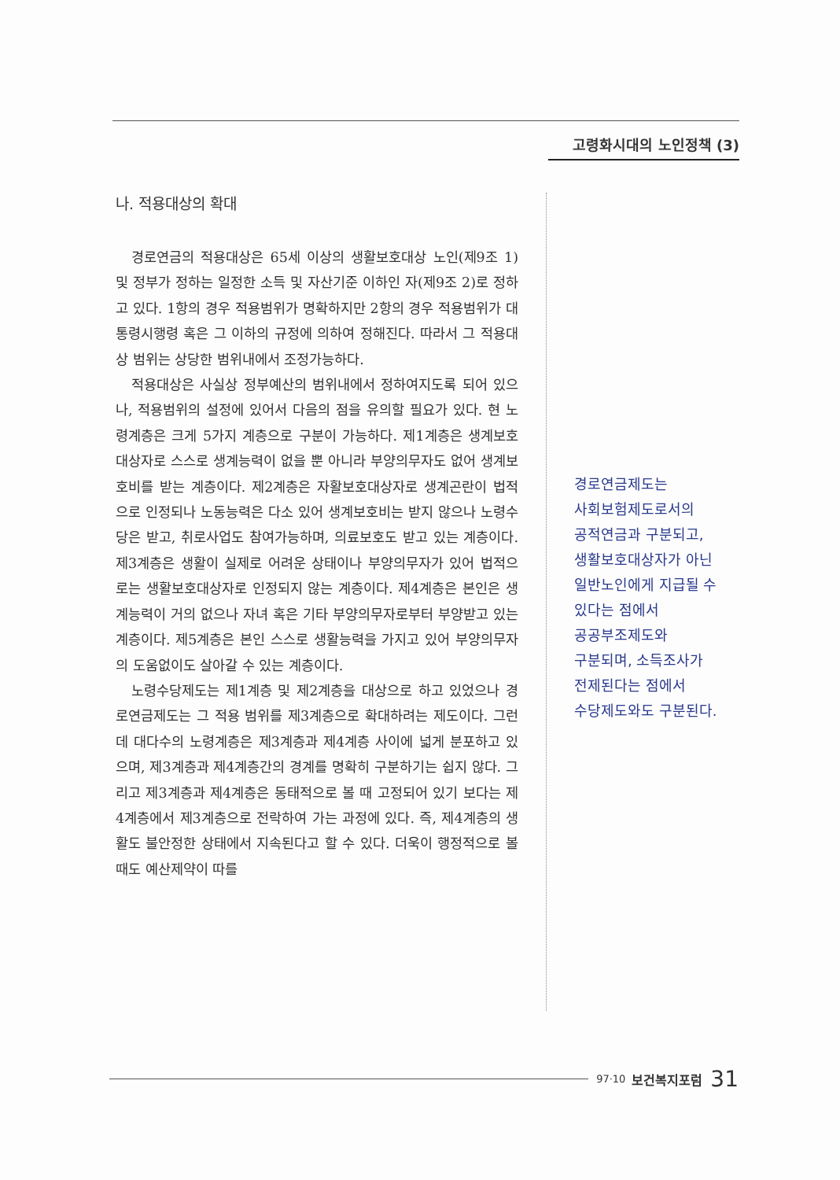고령화시대의 노인정책 (3)
나. 적용대상의 확대
경로연금의 적용대상은 65세 이상의 생활보호대상 노인(제9조 1) 및 정부가 정하는 일정한 소득 및 자산기준 이하인 자(제9조 2)로 정하고 있다. 1항의 경우 적용범위가 명확하지만 2항의 경우 적용범위가 대통령시행령 혹은 그 이하의 규정에 의하여 정해진다. 따라서 그 적용대상 범위는 상당한 범위내에서 조정가능하다.
적용대상은 사실상 정부예산의 범위내에서 정하여지도록 되어 있으나, 적용범위의 설정에 있어서 다음의 점을 유의할 필요가 있다. 현 노령계층은 크게 5가지 계층으로 구분이 가능하다. 제1계층은 생계보호대상자로 스스로 생계능력이 없을 뿐 아니라 부양의무자도 없어 생계보호비를 받는 계층이다. 제2계층은 자활보호대상자로 생계곤란이 법적으로 인정되나 노동능력은 다소 있어 생계보호비는 받지 않으나 노령수당은 받고, 취로사업도 참여가능하며, 의료보호도 받고 있는 계층이다. 제3계층은 생활이 실제로 어려운 상태이나 부양의무자가 있어 법적으로는 생활보호대상자로 인정되지 않는 계층이다. 제4계층은 본인은 생계능력이 거의 없으나 자녀 혹은 기타 부양의무자로부터 부양받고 있는 계층이다. 제5계층은 본인 스스로 생활능력을 가지고 있어 부양의무자의 도움없이도 살아갈 수 있는 계층이다.
노령수당제도는 제1계층 및 제2계층을 대상으로 하고 있었으나 경로연금제도는 그 적용 범위를 제3계층으로 확대하려는 제도이다. 그런데 대다수의 노령계층은 제3계층과 제4계층 사이에 넓게 분포하고 있으며, 제3계층과 제4계층간의 경계를 명확히 구분하기는 쉽지 않다. 그리고 제3계층과 제4계층은 동태적으로 볼 때 고정되어 있기 보다는 제4계층에서 제3계층으로 전락하여 가는 과정에 있다. 즉, 제4계층의 생활도 불안정한 상태에서 지속된다고 할 수 있다. 더욱이 행정적으로 볼때도 예산제약이 따를
경로연금제도는
사회보험제도로서의
공적연금과 구분되고,
생활보호대상자가 아닌
일반노인에게 지급될 수
있다는 점에서
공공부조제도와
구분되며, 소득조사가
전제된다는 점에서
수당제도와도 구분된다.
97·10 보건복지포럼 31